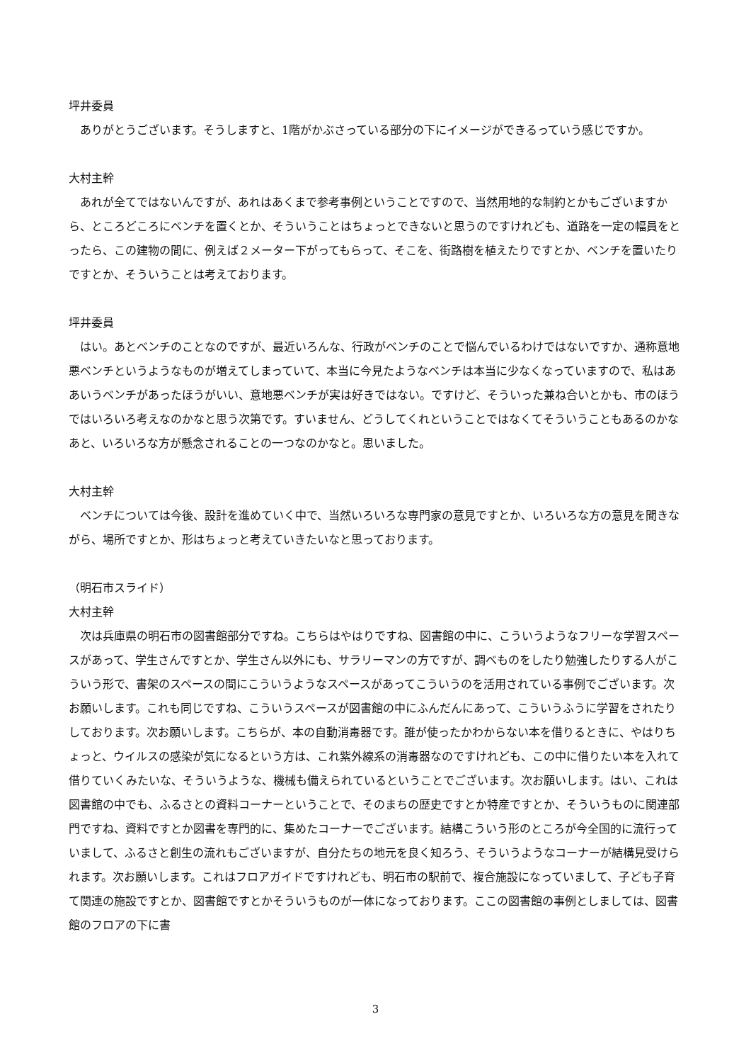坪井委員
ありがとうございます。そうしますと、1階がかぶさっている部分の下にイメージができるっていう感じですか。
大村主幹
あれが全てではないんですが、あれはあくまで参考事例ということですので、当然用地的な制約とかもございますから、ところどころにベンチを置くとか、そういうことはちょっとできないと思うのですけれども、道路を一定の幅員をとったら、この建物の間に、例えば２メーター下がってもらって、そこを、街路樹を植えたりですとか、ベンチを置いたりですとか、そういうことは考えております。
坪井委員
はい。あとベンチのことなのですが、最近いろんな、行政がベンチのことで悩んでいるわけではないですか、通称意地悪ベンチというようなものが増えてしまっていて、本当に今見たようなベンチは本当に少なくなっていますので、私はああいうベンチがあったほうがいい、意地悪ベンチが実は好きではない。ですけど、そういった兼ね合いとかも、市のほうではいろいろ考えなのかなと思う次第です。すいません、どうしてくれということではなくてそういうこともあるのかなあと、いろいろな方が懸念されることの一つなのかなと。思いました。
大村主幹
ベンチについては今後、設計を進めていく中で、当然いろいろな専門家の意見ですとか、いろいろな方の意見を聞きながら、場所ですとか、形はちょっと考えていきたいなと思っております。
（明石市スライド）
大村主幹
次は兵庫県の明石市の図書館部分ですね。こちらはやはりですね、図書館の中に、こういうようなフリーな学習スペースがあって、学生さんですとか、学生さん以外にも、サラリーマンの方ですが、調べものをしたり勉強したりする人がこういう形で、書架のスペースの間にこういうようなスペースがあってこういうのを活用されている事例でございます。次お願いします。これも同じですね、こういうスペースが図書館の中にふんだんにあって、こういうふうに学習をされたりしております。次お願いします。こちらが、本の自動消毒器です。誰が使ったかわからない本を借りるときに、やはりちょっと、ウイルスの感染が気になるという方は、これ紫外線系の消毒器なのですけれども、この中に借りたい本を入れて借りていくみたいな、そういうような、機械も備えられているということでございます。次お願いします。はい、これは図書館の中でも、ふるさとの資料コーナーということで、そのまちの歴史ですとか特産ですとか、そういうものに関連部門ですね、資料ですとか図書を専門的に、集めたコーナーでございます。結構こういう形のところが今全国的に流行っていまして、ふるさと創生の流れもございますが、自分たちの地元を良く知ろう、そういうようなコーナーが結構見受けられます。次お願いします。これはフロアガイドですけれども、明石市の駅前で、複合施設になっていまして、子ども子育て関連の施設ですとか、図書館ですとかそういうものが一体になっております。ここの図書館の事例としましては、図書館のフロアの下に書
3